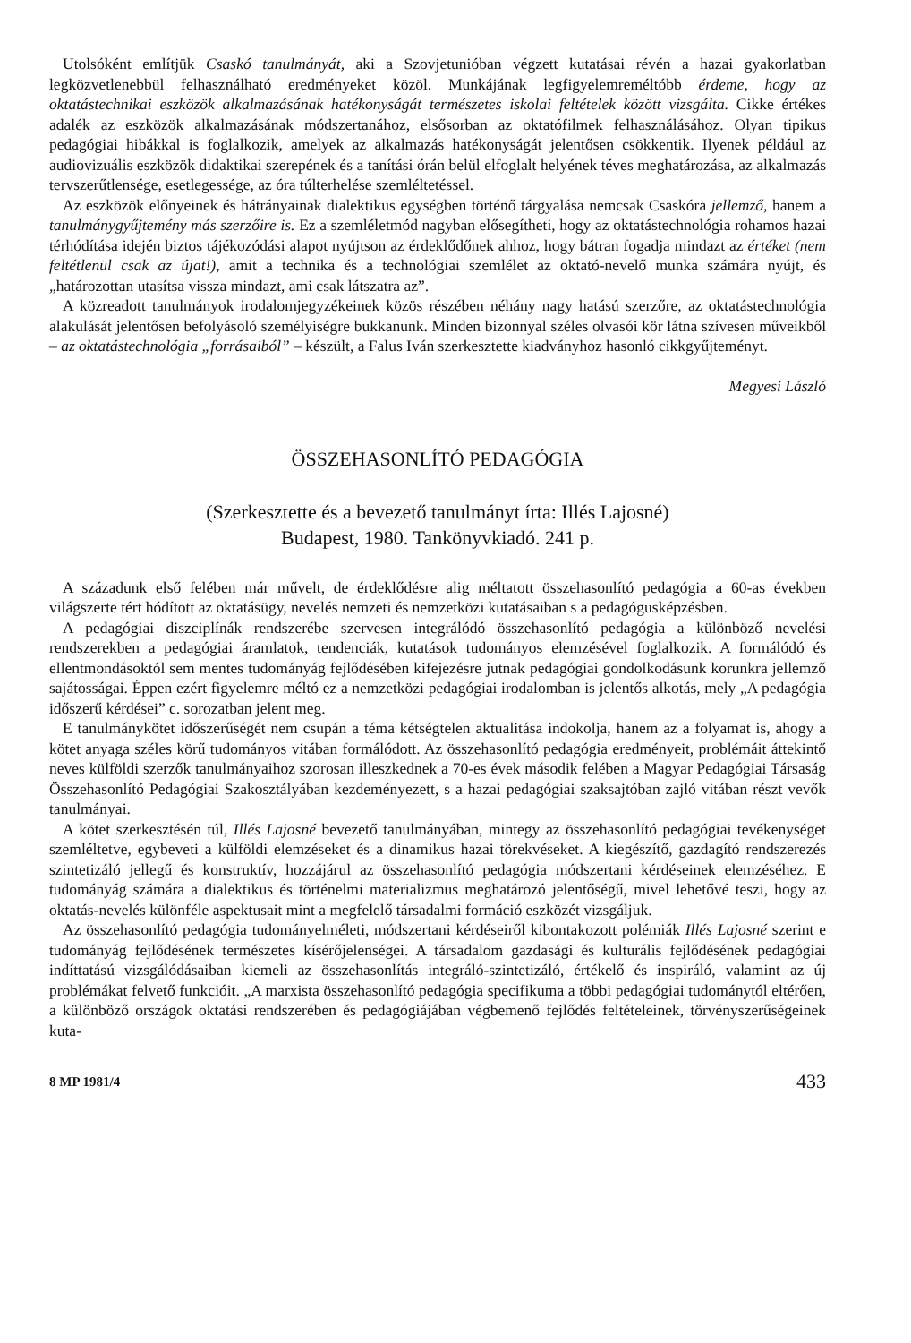Utolsóként említjük Csaskó tanulmányát, aki a Szovjetunióban végzett kutatásai révén a hazai gyakorlatban legközvetlenebbül felhasználható eredményeket közöl. Munkájának legfigyelemreméltóbb érdeme, hogy az oktatástechnikai eszközök alkalmazásának hatékonyságát természetes iskolai feltételek között vizsgálta. Cikke értékes adalék az eszközök alkalmazásának módszertanához, elsősorban az oktatófilmek felhasználásához. Olyan tipikus pedagógiai hibákkal is foglalkozik, amelyek az alkalmazás hatékonyságát jelentősen csökkentik. Ilyenek például az audiovizuális eszközök didaktikai szerepének és a tanítási órán belül elfoglalt helyének téves meghatározása, az alkalmazás tervszerűtlensége, esetlegessége, az óra túlterhelése szemléltetéssel.
Az eszközök előnyeinek és hátrányainak dialektikus egységben történő tárgyalása nemcsak Csaskóra jellemző, hanem a tanulmánygyűjtemény más szerzőire is. Ez a szemléletmód nagyban elősegítheti, hogy az oktatástechnológia rohamos hazai térhódítása idején biztos tájékozódási alapot nyújtson az érdeklődőnek ahhoz, hogy bátran fogadja mindazt az értéket (nem feltétlenül csak az újat!), amit a technika és a technológiai szemlélet az oktató-nevelő munka számára nyújt, és „határozottan utasítsa vissza mindazt, ami csak látszatra az”.
A közreadott tanulmányok irodalomjegyzékeinek közös részében néhány nagy hatású szerzőre, az oktatástechnológia alakulását jelentősen befolyásoló személyiségre bukkanunk. Minden bizonnyal széles olvasói kör látna szívesen műveikből – az oktatástechnológia „forrásaiból” – készült, a Falus Iván szerkesztette kiadványhoz hasonló cikkgyűjteményt.
Megyesi László
ÖSSZEHASONLÍTÓ PEDAGÓGIA
(Szerkesztette és a bevezető tanulmányt írta: Illés Lajosné)
Budapest, 1980. Tankönyvkiadó. 241 p.
A századunk első felében már művelt, de érdeklődésre alig méltatott összehasonlító pedagógia a 60-as években világszerte tért hódított az oktatásügy, nevelés nemzeti és nemzetközi kutatásaiban s a pedagógusképzésben.
A pedagógiai diszciplínák rendszerébe szervesen integrálódó összehasonlító pedagógia a különböző nevelési rendszerekben a pedagógiai áramlatok, tendenciák, kutatások tudományos elemzésével foglalkozik. A formálódó és ellentmondásoktól sem mentes tudományág fejlődésében kifejezésre jutnak pedagógiai gondolkodásunk korunkra jellemző sajátosságai. Éppen ezért figyelemre méltó ez a nemzetközi pedagógiai irodalomban is jelentős alkotás, mely „A pedagógia időszerű kérdései” c. sorozatban jelent meg.
E tanulmánykötet időszerűségét nem csupán a téma kétségtelen aktualitása indokolja, hanem az a folyamat is, ahogy a kötet anyaga széles körű tudományos vitában formálódott. Az összehasonlító pedagógia eredményeit, problémáit áttekintő neves külföldi szerzők tanulmányaihoz szorosan illeszkednek a 70-es évek második felében a Magyar Pedagógiai Társaság Összehasonlító Pedagógiai Szakosztályában kezdeményezett, s a hazai pedagógiai szaksajtóban zajló vitában részt vevők tanulmányai.
A kötet szerkesztésén túl, Illés Lajosné bevezető tanulmányában, mintegy az összehasonlító pedagógiai tevékenységet szemléltetve, egybeveti a külföldi elemzéseket és a dinamikus hazai törekvéseket. A kiegészítő, gazdagító rendszerezés szintetizáló jellegű és konstruktív, hozzájárul az összehasonlító pedagógia módszertani kérdéseinek elemzéséhez. E tudományág számára a dialektikus és történelmi materializmus meghatározó jelentőségű, mivel lehetővé teszi, hogy az oktatás-nevelés különféle aspektusait mint a megfelelő társadalmi formáció eszközét vizsgáljuk.
Az összehasonlító pedagógia tudományelméleti, módszertani kérdéseiről kibontakozott polémiák Illés Lajosné szerint e tudományág fejlődésének természetes kísérőjelenségei. A társadalom gazdasági és kulturális fejlődésének pedagógiai indíttatású vizsgálódásaiban kiemeli az összehasonlítás integráló-szintetizáló, értékelő és inspiráló, valamint az új problémákat felvető funkcióit. „A marxista összehasonlító pedagógia specifikuma a többi pedagógiai tudománytól eltérően, a különböző országok oktatási rendszerében és pedagógiájában végbemenő fejlődés feltételeinek, törvényszerűségeinek kuta-
8 MP 1981/4 433